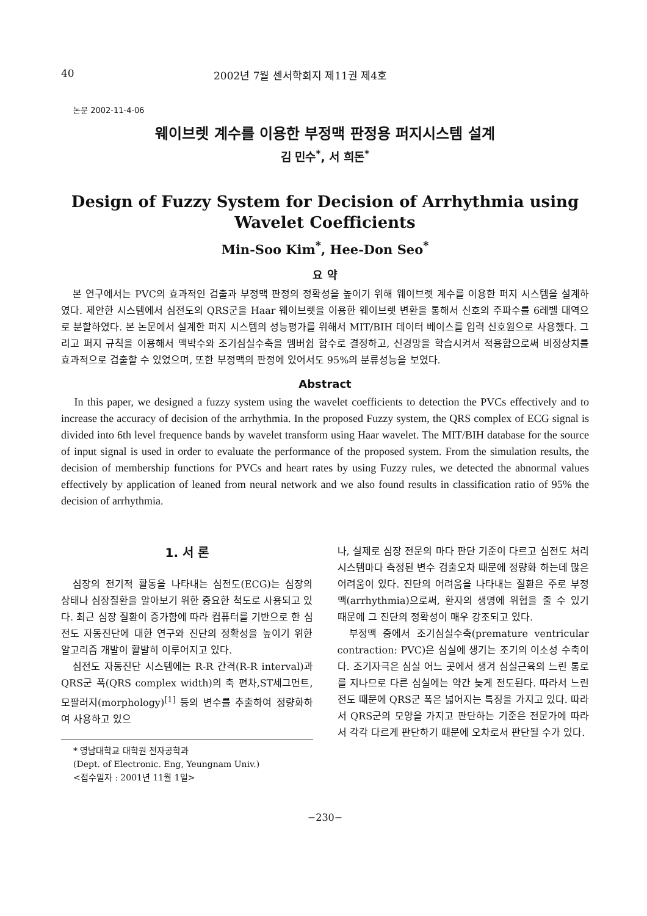40 2002년 7월 센서학회지 제11권 제4호
논문 2002-11-4-06
웨이브렛 계수를 이용한 부정맥 판정용 퍼지시스템 설계
김 민수<sup>*</sup>, 서 희돈<sup>*</sup>
Design of Fuzzy System for Decision of Arrhythmia using Wavelet Coefficients
Min-Soo Kim<sup>*</sup>, Hee-Don Seo<sup>*</sup>
요 약
본 연구에서는 PVC의 효과적인 검출과 부정맥 판정의 정확성을 높이기 위해 웨이브렛 계수를 이용한 퍼지 시스템을 설계하였다. 제안한 시스템에서 심전도의 QRS군을 Haar 웨이브렛을 이용한 웨이브렛 변환을 통해서 신호의 주파수를 6레벨 대역으로 분할하였다. 본 논문에서 설계한 퍼지 시스템의 성능평가를 위해서 MIT/BIH 데이터 베이스를 입력 신호원으로 사용했다. 그리고 퍼지 규칙을 이용해서 맥박수와 조기심실수축을 멤버쉽 함수로 결정하고, 신경망을 학습시켜서 적용함으로써 비정상치를 효과적으로 검출할 수 있었으며, 또한 부정맥의 판정에 있어서도 95%의 분류성능을 보였다.
Abstract
In this paper, we designed a fuzzy system using the wavelet coefficients to detection the PVCs effectively and to increase the accuracy of decision of the arrhythmia. In the proposed Fuzzy system, the QRS complex of ECG signal is divided into 6th level frequence bands by wavelet transform using Haar wavelet. The MIT/BIH database for the source of input signal is used in order to evaluate the performance of the proposed system. From the simulation results, the decision of membership functions for PVCs and heart rates by using Fuzzy rules, we detected the abnormal values effectively by application of leaned from neural network and we also found results in classification ratio of 95% the decision of arrhythmia.
1. 서 론
심장의 전기적 활동을 나타내는 심전도(ECG)는 심장의 상태나 심장질환을 알아보기 위한 중요한 척도로 사용되고 있다. 최근 심장 질환이 증가함에 따라 컴퓨터를 기반으로 한 심전도 자동진단에 대한 연구와 진단의 정확성을 높이기 위한 알고리즘 개발이 활발히 이루어지고 있다.
심전도 자동진단 시스템에는 R-R 간격(R-R interval)과 QRS군 폭(QRS complex width)의 축 편차,ST세그먼트, 모팔러지(morphology)<sup>[1]</sup> 등의 변수를 추출하여 정량화하여 사용하고 있으
* 영남대학교 대학원 전자공학과
(Dept. of Electronic. Eng, Yeungnam Univ.)
<접수일자 : 2001년 11월 1일>
나, 실제로 심장 전문의 마다 판단 기준이 다르고 심전도 처리 시스템마다 측정된 변수 검출오차 때문에 정량화 하는데 많은 어려움이 있다. 진단의 어려움을 나타내는 질환은 주로 부정맥(arrhythmia)으로써, 환자의 생명에 위협을 줄 수 있기 때문에 그 진단의 정확성이 매우 강조되고 있다.
부정맥 중에서 조기심실수축(premature ventricular contraction: PVC)은 심실에 생기는 조기의 이소성 수축이다. 조기자극은 심실 어느 곳에서 생겨 심실근육의 느린 통로를 지나므로 다른 심실에는 약간 늦게 전도된다. 따라서 느린 전도 때문에 QRS군 폭은 넓어지는 특징을 가지고 있다. 따라서 QRS군의 모양을 가지고 판단하는 기준은 전문가에 따라서 각각 다르게 판단하기 때문에 오차로서 판단될 수가 있다.
−230−